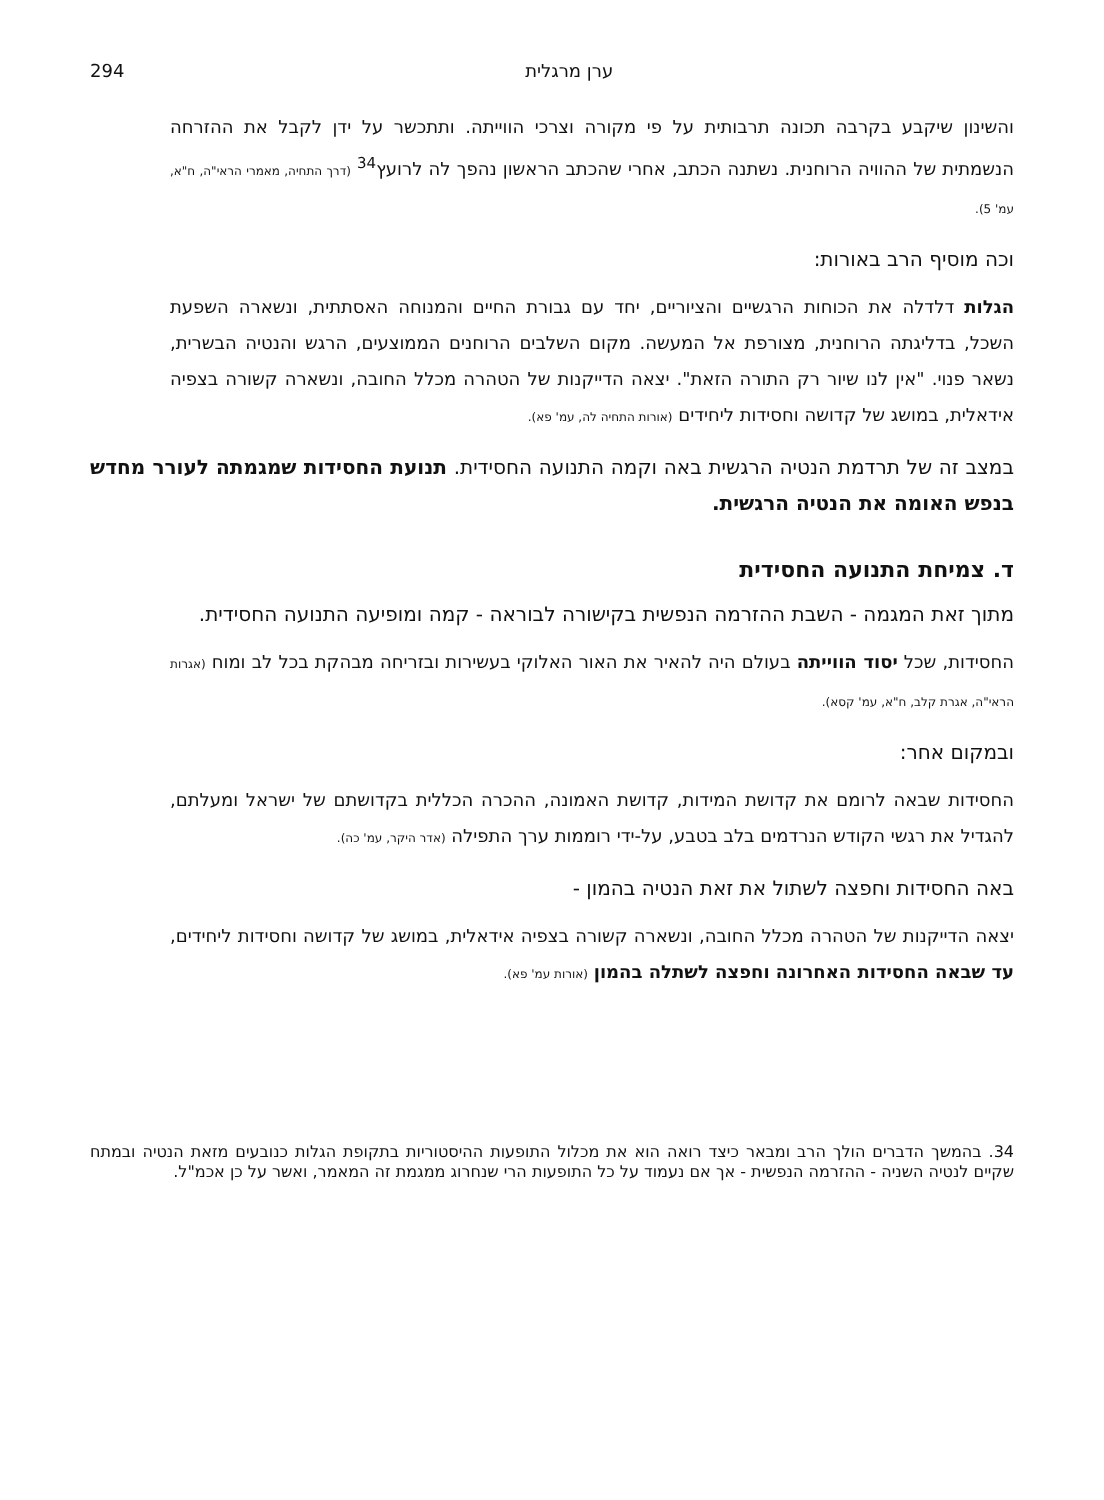ערן מרגלית 294
והשינון שיקבע בקרבה תכונה תרבותית על פי מקורה וצרכי הווייתה. ותתכשר על ידן לקבל את ההזרחה הנשמתית של ההוויה הרוחנית. נשתנה הכתב, אחרי שהכתב הראשון נהפך לה לרועץ<sup>34</sup> (דרך התחיה, מאמרי הראי"ה, ח"א, עמ' 5).
וכה מוסיף הרב באורות:
הגלות דלדלה את הכוחות הרגשיים והציוריים, יחד עם גבורת החיים והמנוחה האסתתית, ונשארה השפעת השכל, בדליגתה הרוחנית, מצורפת אל המעשה. מקום השלבים הרוחנים הממוצעים, הרגש והנטיה הבשרית, נשאר פנוי. "אין לנו שיור רק התורה הזאת". יצאה הדייקנות של הטהרה מכלל החובה, ונשארה קשורה בצפיה אידאלית, במושג של קדושה וחסידות ליחידים (אורות התחיה לה, עמ' פא).
במצב זה של תרדמת הנטיה הרגשית באה וקמה התנועה החסידית. תנועת החסידות שמגמתה לעורר מחדש בנפש האומה את הנטיה הרגשית.
ד. צמיחת התנועה החסידית
מתוך זאת המגמה - השבת ההזרמה הנפשית בקישורה לבוראה - קמה ומופיעה התנועה החסידית.
החסידות, שכל יסוד הווייתה בעולם היה להאיר את האור האלוקי בעשירות ובזריחה מבהקת בכל לב ומוח (אגרות הראי"ה, אגרת קלב, ח"א, עמ' קסא).
ובמקום אחר:
החסידות שבאה לרומם את קדושת המידות, קדושת האמונה, ההכרה הכללית בקדושתם של ישראל ומעלתם, להגדיל את רגשי הקודש הנרדמים בלב בטבע, על-ידי רוממות ערך התפילה (אדר היקר, עמ' כה).
באה החסידות וחפצה לשתול את זאת הנטיה בהמון -
יצאה הדייקנות של הטהרה מכלל החובה, ונשארה קשורה בצפיה אידאלית, במושג של קדושה וחסידות ליחידים, עד שבאה החסידות האחרונה וחפצה לשתלה בהמון (אורות עמ' פא).
34. בהמשך הדברים הולך הרב ומבאר כיצד רואה הוא את מכלול התופעות ההיסטוריות בתקופת הגלות כנובעים מזאת הנטיה ובמתח שקיים לנטיה השניה - ההזרמה הנפשית - אך אם נעמוד על כל התופעות הרי שנחרוג ממגמת זה המאמר, ואשר על כן אכמ"ל.